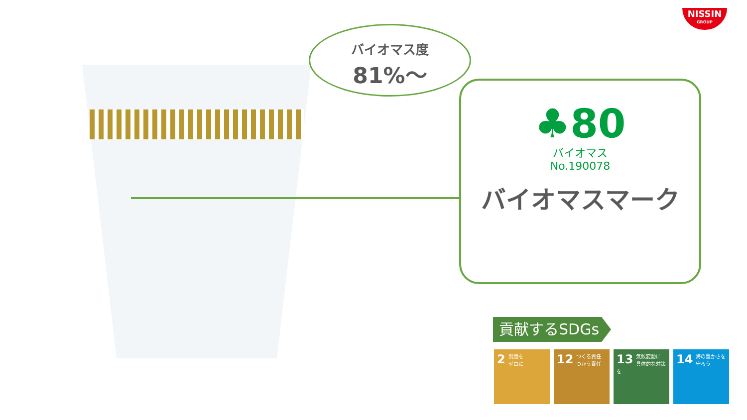NISSIN
GROUP
バイオマス度
81%〜
♣80
バイオマス
No.190078
バイオマスマーク
貢献するSDGs
2 飢餓を
ゼロに
12 つくる責任
つかう責任
13 気候変動に
具体的な対策を
14 海の豊かさを
守ろう